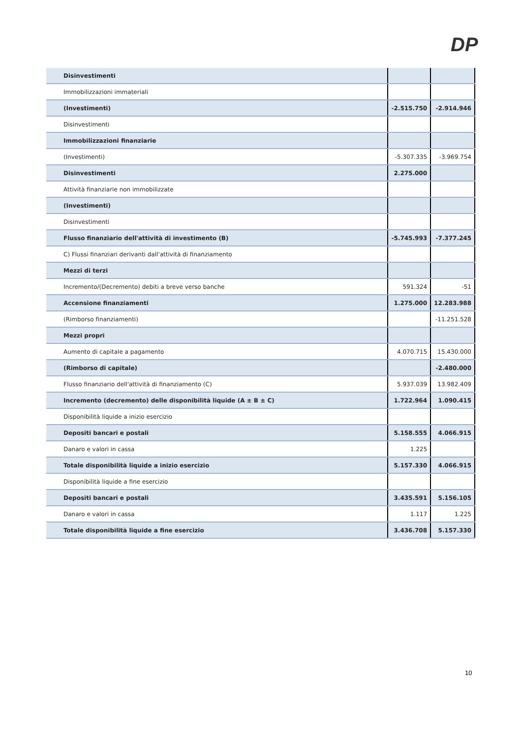DP
| Disinvestimenti | | |
| Immobilizzazioni immateriali | | |
| (Investimenti) | -2.515.750 | -2.914.946 |
| Disinvestimenti | | |
| Immobilizzazioni finanziarie | | |
| (Investimenti) | -5.307.335 | -3.969.754 |
| Disinvestimenti | 2.275.000 | |
| Attività finanziarie non immobilizzate | | |
| (Investimenti) | | |
| Disinvestimenti | | |
| Flusso finanziario dell'attività di investimento (B) | -5.745.993 | -7.377.245 |
| C) Flussi finanziari derivanti dall'attività di finanziamento | | |
| Mezzi di terzi | | |
| Incremento/(Decremento) debiti a breve verso banche | 591.324 | -51 |
| Accensione finanziamenti | 1.275.000 | 12.283.988 |
| (Rimborso finanziamenti) | | -11.251.528 |
| Mezzi propri | | |
| Aumento di capitale a pagamento | 4.070.715 | 15.430.000 |
| (Rimborso di capitale) | | -2.480.000 |
| Flusso finanziario dell'attività di finanziamento (C) | 5.937.039 | 13.982.409 |
| Incremento (decremento) delle disponibilità liquide (A ± B ± C) | 1.722.964 | 1.090.415 |
| Disponibilità liquide a inizio esercizio | | |
| Depositi bancari e postali | 5.158.555 | 4.066.915 |
| Danaro e valori in cassa | 1.225 | |
| Totale disponibilità liquide a inizio esercizio | 5.157.330 | 4.066.915 |
| Disponibilità liquide a fine esercizio | | |
| Depositi bancari e postali | 3.435.591 | 5.156.105 |
| Danaro e valori in cassa | 1.117 | 1.225 |
| Totale disponibilità liquide a fine esercizio | 3.436.708 | 5.157.330 |
10